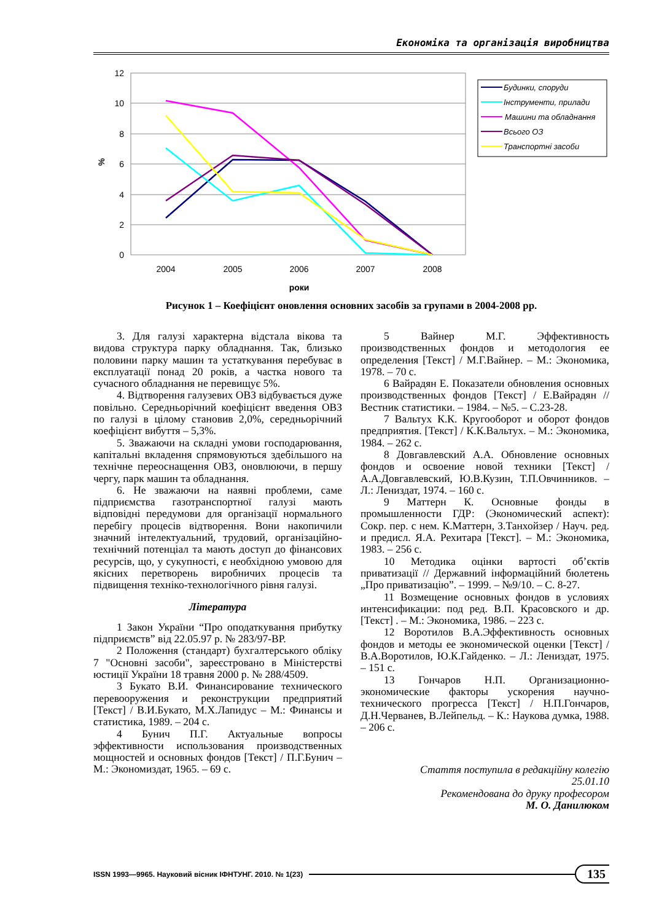Економіка та організація виробництва
12
10
8
6
4
2
0
%
2004
2005
2006
2007
2008
роки
Будинки, споруди
Інструменти, прилади
Машини та обладнання
Всього ОЗ
Транспортні засоби
Рисунок 1 – Коефіцієнт оновлення основних засобів за групами в 2004-2008 рр.
3. Для галузі характерна відстала вікова та видова структура парку обладнання. Так, близько половини парку машин та устаткування перебуває в експлуатації понад 20 років, а частка нового та сучасного обладнання не перевищує 5%.
4. Відтворення галузевих ОВЗ відбувається дуже повільно. Середньорічний коефіцієнт введення ОВЗ по галузі в цілому становив 2,0%, середньорічний коефіцієнт вибуття – 5,3%.
5. Зважаючи на складні умови господарювання, капітальні вкладення спрямовуються здебільшого на технічне переоснащення ОВЗ, оновлюючи, в першу чергу, парк машин та обладнання.
6. Не зважаючи на наявні проблеми, саме підприємства газотранспортної галузі мають відповідні передумови для організації нормального перебігу процесів відтворення. Вони накопичили значний інтелектуальний, трудовий, організаційно-технічний потенціал та мають доступ до фінансових ресурсів, що, у сукупності, є необхідною умовою для якісних перетворень виробничих процесів та підвищення техніко-технологічного рівня галузі.
Література
1 Закон України “Про оподаткування прибутку підприємств” від 22.05.97 р. № 283/97-ВР.
2 Положення (стандарт) бухгалтерського обліку 7 "Основні засоби", зареєстровано в Міністерстві юстиції України 18 травня 2000 р. № 288/4509.
3 Букато В.И. Финансирование технического перевооружения и реконструкции предприятий [Текст] / В.И.Букато, М.Х.Лапидус – М.: Финансы и статистика, 1989. – 204 с.
4 Бунич П.Г. Актуальные вопросы эффективности использования производственных мощностей и основных фондов [Текст] / П.Г.Бунич – М.: Экономиздат, 1965. – 69 с.
5 Вайнер М.Г. Эффективность производственных фондов и методология ее определения [Текст] / М.Г.Вайнер. – М.: Экономика, 1978. – 70 с.
6 Вайрадян Е. Показатели обновления основных производственных фондов [Текст] / Е.Вайрадян // Вестник статистики. – 1984. – №5. – С.23-28.
7 Вальтух К.К. Кругооборот и оборот фондов предприятия. [Текст] / К.К.Вальтух. – М.: Экономика, 1984. – 262 с.
8 Довгавлевский А.А. Обновление основных фондов и освоение новой техники [Текст] / А.А.Довгавлевский, Ю.В.Кузин, Т.П.Овчинников. – Л.: Лениздат, 1974. – 160 с.
9 Маттерн К. Основные фонды в промышленности ГДР: (Экономический аспект): Сокр. пер. с нем. К.Маттерн, З.Танхойзер / Науч. ред. и предисл. Я.А. Рехитара [Текст]. – М.: Экономика, 1983. – 256 с.
10 Методика оцінки вартості об’єктів приватизації // Державний інформаційний бюлетень „Про приватизацію”. – 1999. – №9/10. – С. 8-27.
11 Возмещение основных фондов в условиях интенсификации: под ред. В.П. Красовского и др. [Текст] . – М.: Экономика, 1986. – 223 с.
12 Воротилов В.А.Эффективность основных фондов и методы ее экономической оценки [Текст] / В.А.Воротилов, Ю.К.Гайденко. – Л.: Лениздат, 1975. – 151 с.
13 Гончаров Н.П. Организационно-экономические факторы ускорения научно-технического прогресса [Текст] / Н.П.Гончаров, Д.Н.Черванев, В.Лейпельд. – К.: Наукова думка, 1988. – 206 с.
Стаття поступила в редакційну колегію
25.01.10
Рекомендована до друку професором
М. О. Данилюком
ISSN 1993—9965. Науковий вісник ІФНТУНГ. 2010. № 1(23) 135